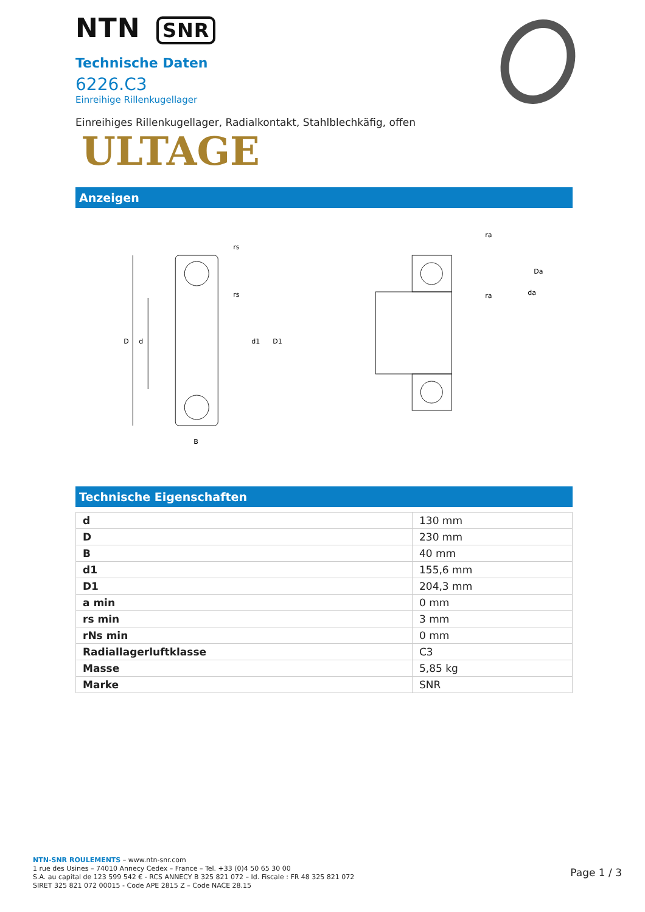NTN SNR
Technische Daten
6226.C3
Einreihige Rillenkugellager
Einreihiges Rillenkugellager, Radialkontakt, Stahlblechkäfig, offen
ULTAGE
Anzeigen
D
d
d1
D1
B
rs
rs
ra
ra
Da
da
Technische Eigenschaften
| d | 130 mm |
| D | 230 mm |
| B | 40 mm |
| d1 | 155,6 mm |
| D1 | 204,3 mm |
| a min | 0 mm |
| rs min | 3 mm |
| rNs min | 0 mm |
| Radiallagerluftklasse | C3 |
| Masse | 5,85 kg |
| Marke | SNR |
NTN-SNR ROULEMENTS – www.ntn-snr.com
1 rue des Usines – 74010 Annecy Cedex – France – Tel. +33 (0)4 50 65 30 00
S.A. au capital de 123 599 542 € - RCS ANNECY B 325 821 072 – Id. Fiscale : FR 48 325 821 072
SIRET 325 821 072 00015 - Code APE 2815 Z – Code NACE 28.15
Page 1 / 3